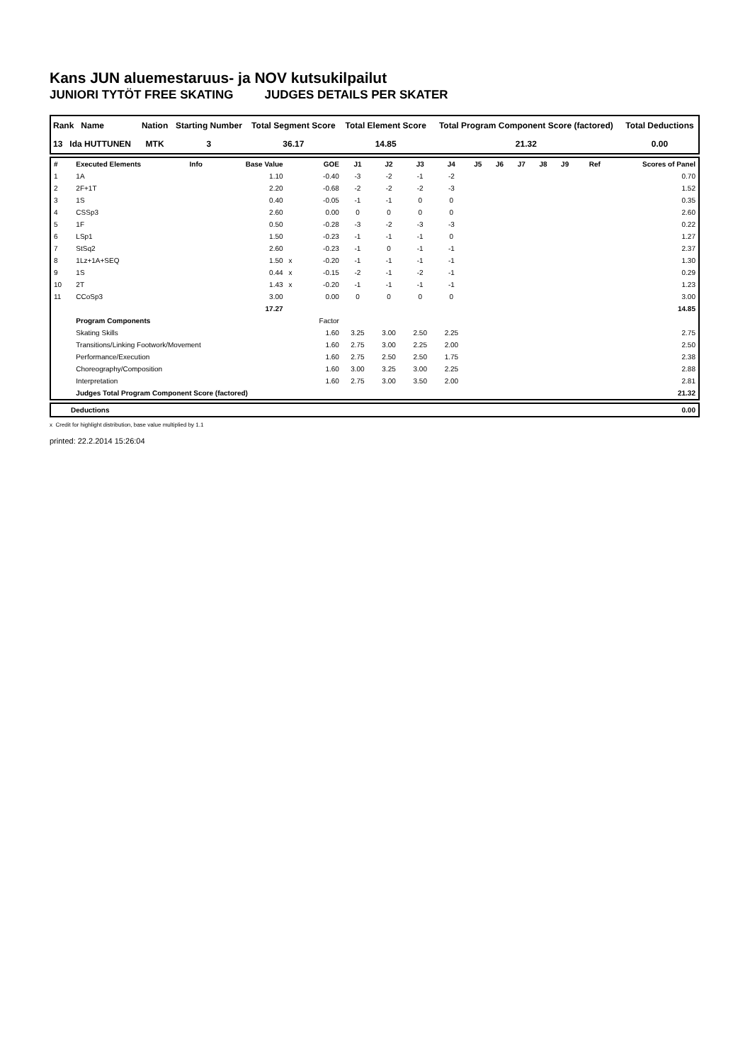Kans JUN aluemestaruus- ja NOV kutsukilpailut
JUNIORI TYTÖT FREE SKATING JUDGES DETAILS PER SKATER
| Rank Name | Nation | Starting Number | Total Segment Score | Total Element Score | Total Program Component Score (factored) | Total Deductions |
| --- | --- | --- | --- | --- | --- | --- |
| 13 Ida HUTTUNEN | MTK | 3 | 36.17 | 14.85 | 21.32 | 0.00 |
| # | Executed Elements | Info | Base Value | | GOE | J1 | J2 | J3 | J4 | J5 | J6 | J7 | J8 | J9 | Ref | Scores of Panel |
| 1 | 1A | | 1.10 | | -0.40 | -3 | -2 | -1 | -2 | | | | | | | 0.70 |
| 2 | 2F+1T | | 2.20 | | -0.68 | -2 | -2 | -2 | -3 | | | | | | | 1.52 |
| 3 | 1S | | 0.40 | | -0.05 | -1 | -1 | 0 | 0 | | | | | | | 0.35 |
| 4 | CSSp3 | | 2.60 | | 0.00 | 0 | 0 | 0 | 0 | | | | | | | 2.60 |
| 5 | 1F | | 0.50 | | -0.28 | -3 | -2 | -3 | -3 | | | | | | | 0.22 |
| 6 | LSp1 | | 1.50 | | -0.23 | -1 | -1 | -1 | 0 | | | | | | | 1.27 |
| 7 | StSq2 | | 2.60 | | -0.23 | -1 | 0 | -1 | -1 | | | | | | | 2.37 |
| 8 | 1Lz+1A+SEQ | | 1.50 | x | -0.20 | -1 | -1 | -1 | -1 | | | | | | | 1.30 |
| 9 | 1S | | 0.44 | x | -0.15 | -2 | -1 | -2 | -1 | | | | | | | 0.29 |
| 10 | 2T | | 1.43 | x | -0.20 | -1 | -1 | -1 | -1 | | | | | | | 1.23 |
| 11 | CCoSp3 | | 3.00 | | 0.00 | 0 | 0 | 0 | 0 | | | | | | | 3.00 |
| | | | 17.27 | | | | | | | | | | | | | 14.85 |
| | Program Components | | | | Factor | | | | | | | | | | | |
| | Skating Skills | | | | 1.60 | 3.25 | 3.00 | 2.50 | 2.25 | | | | | | | 2.75 |
| | Transitions/Linking Footwork/Movement | | | | 1.60 | 2.75 | 3.00 | 2.25 | 2.00 | | | | | | | 2.50 |
| | Performance/Execution | | | | 1.60 | 2.75 | 2.50 | 2.50 | 1.75 | | | | | | | 2.38 |
| | Choreography/Composition | | | | 1.60 | 3.00 | 3.25 | 3.00 | 2.25 | | | | | | | 2.88 |
| | Interpretation | | | | 1.60 | 2.75 | 3.00 | 3.50 | 2.00 | | | | | | | 2.81 |
| | Judges Total Program Component Score (factored) | | | | | | | | | | | | | | | 21.32 |
| Deductions | 0.00 |
x Credit for highlight distribution, base value multiplied by 1.1
printed: 22.2.2014 15:26:04